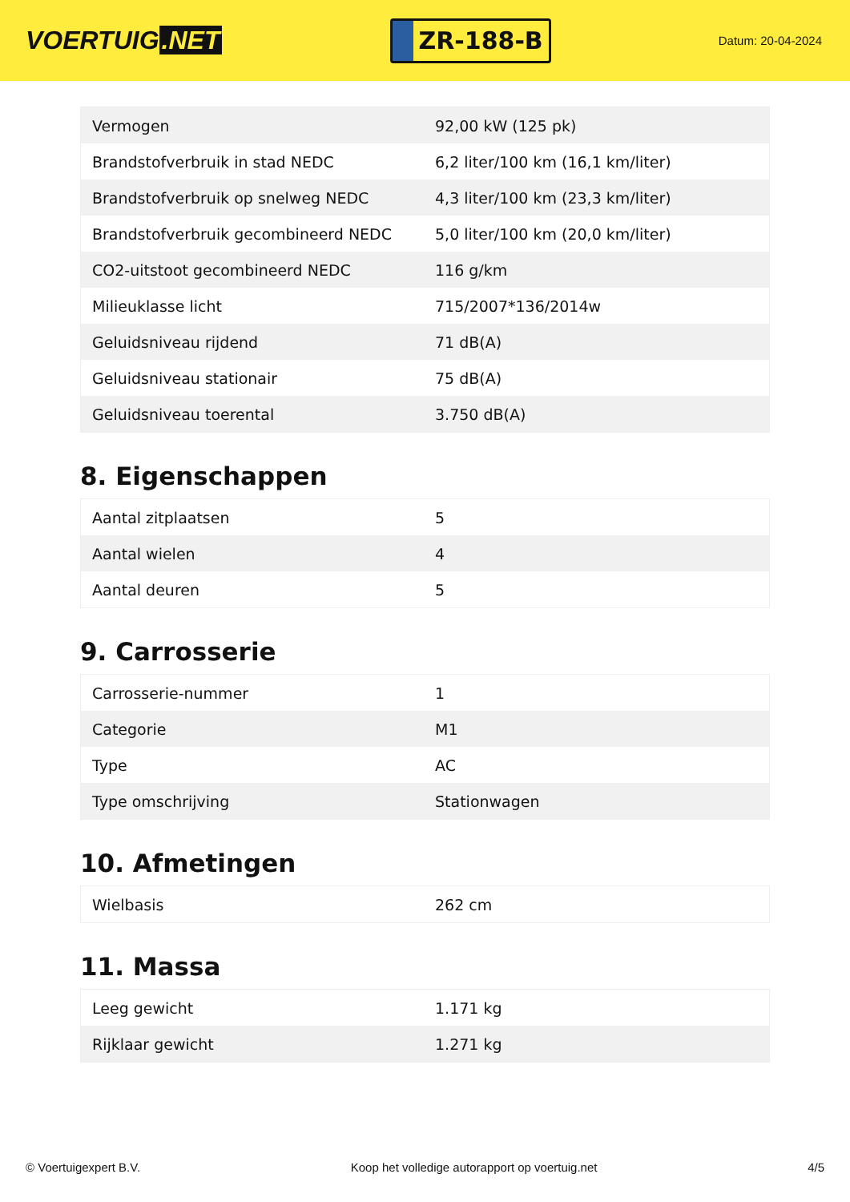VOERTUIG.NET
ZR-188-B
Datum: 20-04-2024
| Vermogen | 92,00 kW (125 pk) |
| Brandstofverbruik in stad NEDC | 6,2 liter/100 km (16,1 km/liter) |
| Brandstofverbruik op snelweg NEDC | 4,3 liter/100 km (23,3 km/liter) |
| Brandstofverbruik gecombineerd NEDC | 5,0 liter/100 km (20,0 km/liter) |
| CO2-uitstoot gecombineerd NEDC | 116 g/km |
| Milieuklasse licht | 715/2007*136/2014w |
| Geluidsniveau rijdend | 71 dB(A) |
| Geluidsniveau stationair | 75 dB(A) |
| Geluidsniveau toerental | 3.750 dB(A) |
8. Eigenschappen
| Aantal zitplaatsen | 5 |
| Aantal wielen | 4 |
| Aantal deuren | 5 |
9. Carrosserie
| Carrosserie-nummer | 1 |
| Categorie | M1 |
| Type | AC |
| Type omschrijving | Stationwagen |
10. Afmetingen
| Wielbasis | 262 cm |
11. Massa
| Leeg gewicht | 1.171 kg |
| Rijklaar gewicht | 1.271 kg |
© Voertuigexpert B.V. Koop het volledige autorapport op voertuig.net 4/5